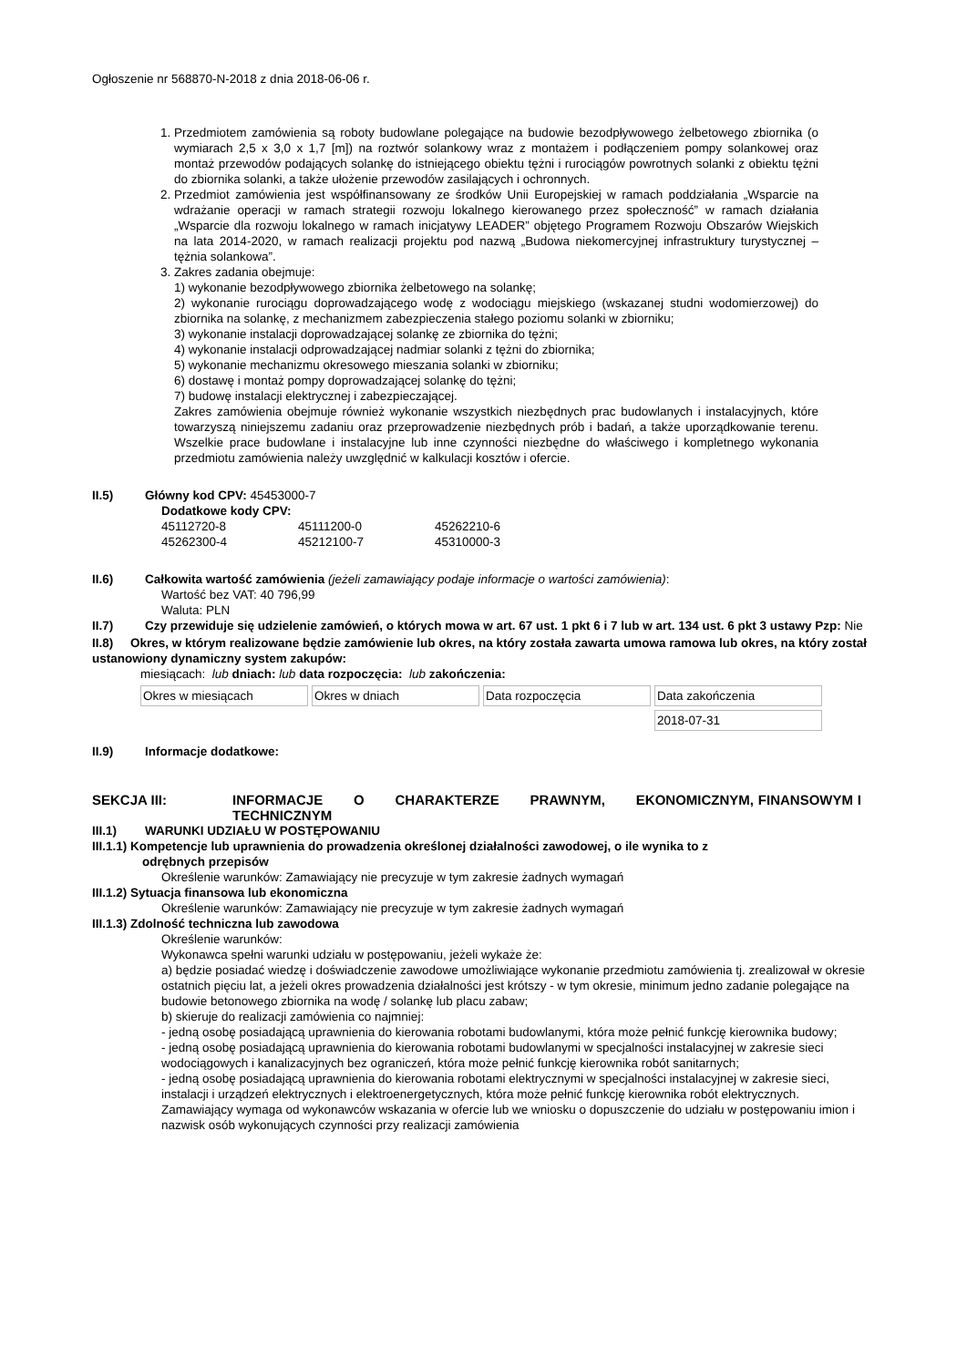Ogłoszenie nr 568870-N-2018 z dnia 2018-06-06 r.
1. Przedmiotem zamówienia są roboty budowlane polegające na budowie bezodpływowego żelbetowego zbiornika (o wymiarach 2,5 x 3,0 x 1,7 [m]) na roztwór solankowy wraz z montażem i podłączeniem pompy solankowej oraz montaż przewodów podających solankę do istniejącego obiektu tężni i rurociągów powrotnych solanki z obiektu tężni do zbiornika solanki, a także ułożenie przewodów zasilających i ochronnych.
2. Przedmiot zamówienia jest współfinansowany ze środków Unii Europejskiej w ramach poddziałania „Wsparcie na wdrażanie operacji w ramach strategii rozwoju lokalnego kierowanego przez społeczność” w ramach działania „Wsparcie dla rozwoju lokalnego w ramach inicjatywy LEADER” objętego Programem Rozwoju Obszarów Wiejskich na lata 2014-2020, w ramach realizacji projektu pod nazwą „Budowa niekomercyjnej infrastruktury turystycznej – tężnia solankowa”.
3. Zakres zadania obejmuje:
1) wykonanie bezodpływowego zbiornika żelbetowego na solankę;
2) wykonanie rurociągu doprowadzającego wodę z wodociągu miejskiego (wskazanej studni wodomierzowej) do zbiornika na solankę, z mechanizmem zabezpieczenia stałego poziomu solanki w zbiorniku;
3) wykonanie instalacji doprowadzającej solankę ze zbiornika do tężni;
4) wykonanie instalacji odprowadzającej nadmiar solanki z tężni do zbiornika;
5) wykonanie mechanizmu okresowego mieszania solanki w zbiorniku;
6) dostawę i montaż pompy doprowadzającej solankę do tężni;
7) budowę instalacji elektrycznej i zabezpieczającej.
Zakres zamówienia obejmuje również wykonanie wszystkich niezbędnych prac budowlanych i instalacyjnych, które towarzyszą niniejszemu zadaniu oraz przeprowadzenie niezbędnych prób i badań, a także uporządkowanie terenu. Wszelkie prace budowlane i instalacyjne lub inne czynności niezbędne do właściwego i kompletnego wykonania przedmiotu zamówienia należy uwzględnić w kalkulacji kosztów i ofercie.
II.5) Główny kod CPV: 45453000-7
Dodatkowe kody CPV:
| 45112720-8 | 45111200-0 | 45262210-6 |
| 45262300-4 | 45212100-7 | 45310000-3 |
II.6) Całkowita wartość zamówienia (jeżeli zamawiający podaje informacje o wartości zamówienia):
Wartość bez VAT: 40 796,99
Waluta: PLN
II.7) Czy przewiduje się udzielenie zamówień, o których mowa w art. 67 ust. 1 pkt 6 i 7 lub w art. 134 ust. 6 pkt 3 ustawy Pzp: Nie
II.8) Okres, w którym realizowane będzie zamówienie lub okres, na który została zawarta umowa ramowa lub okres, na który został ustanowiony dynamiczny system zakupów:
miesiącach: lub dniach: lub data rozpoczęcia: lub zakończenia:
| Okres w miesiącach | Okres w dniach | Data rozpoczęcia | Data zakończenia |
| | | | 2018-07-31 |
II.9) Informacje dodatkowe:
SEKCJA III: INFORMACJE O CHARAKTERZE PRAWNYM, EKONOMICZNYM, FINANSOWYM I TECHNICZNYM
III.1) WARUNKI UDZIAŁU W POSTĘPOWANIU
III.1.1) Kompetencje lub uprawnienia do prowadzenia określonej działalności zawodowej, o ile wynika to z
odrębnych przepisów
Określenie warunków: Zamawiający nie precyzuje w tym zakresie żadnych wymagań
III.1.2) Sytuacja finansowa lub ekonomiczna
Określenie warunków: Zamawiający nie precyzuje w tym zakresie żadnych wymagań
III.1.3) Zdolność techniczna lub zawodowa
Określenie warunków:
Wykonawca spełni warunki udziału w postępowaniu, jeżeli wykaże że:
a) będzie posiadać wiedzę i doświadczenie zawodowe umożliwiające wykonanie przedmiotu zamówienia tj. zrealizował w okresie ostatnich pięciu lat, a jeżeli okres prowadzenia działalności jest krótszy - w tym okresie, minimum jedno zadanie polegające na budowie betonowego zbiornika na wodę / solankę lub placu zabaw;
b) skieruje do realizacji zamówienia co najmniej:
- jedną osobę posiadającą uprawnienia do kierowania robotami budowlanymi, która może pełnić funkcję kierownika budowy;
- jedną osobę posiadającą uprawnienia do kierowania robotami budowlanymi w specjalności instalacyjnej w zakresie sieci wodociągowych i kanalizacyjnych bez ograniczeń, która może pełnić funkcję kierownika robót sanitarnych;
- jedną osobę posiadającą uprawnienia do kierowania robotami elektrycznymi w specjalności instalacyjnej w zakresie sieci, instalacji i urządzeń elektrycznych i elektroenergetycznych, która może pełnić funkcję kierownika robót elektrycznych.
Zamawiający wymaga od wykonawców wskazania w ofercie lub we wniosku o dopuszczenie do udziału w postępowaniu imion i nazwisk osób wykonujących czynności przy realizacji zamówienia